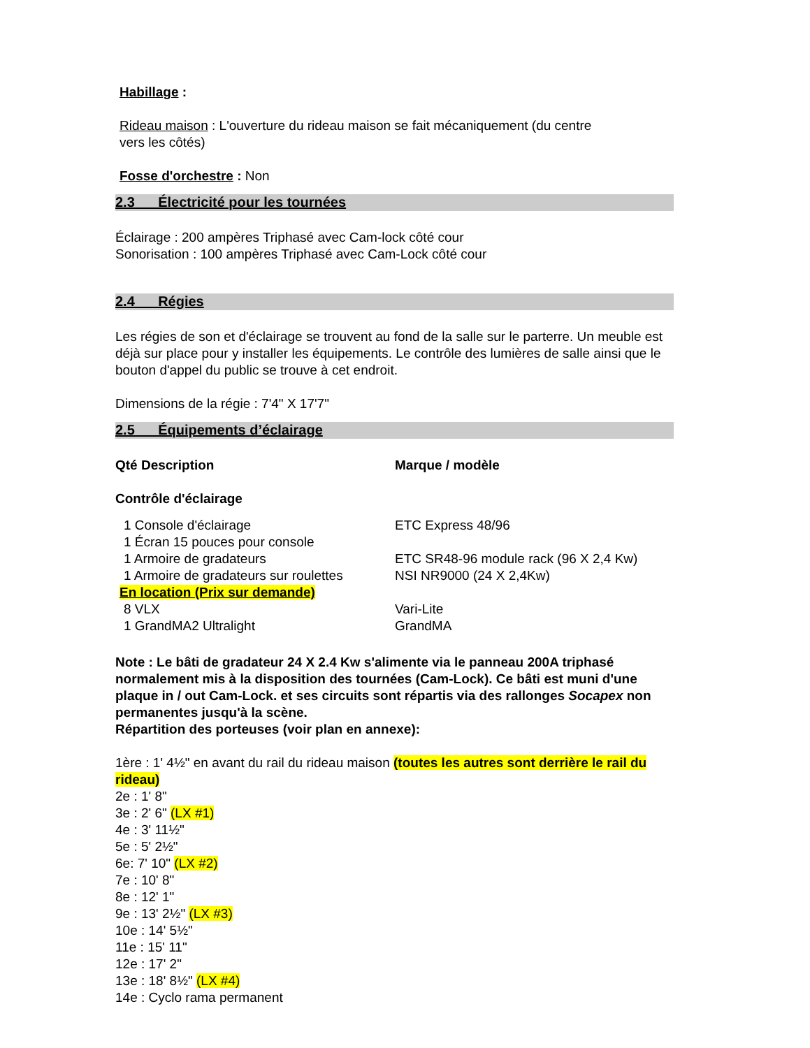Habillage :
Rideau maison : L'ouverture du rideau maison se fait mécaniquement (du centre vers les côtés)
Fosse d'orchestre : Non
2.3 Électricité pour les tournées
Éclairage : 200 ampères Triphasé avec Cam-lock côté cour
Sonorisation : 100 ampères Triphasé avec Cam-Lock côté cour
2.4 Régies
Les régies de son et d'éclairage se trouvent au fond de la salle sur le parterre. Un meuble est déjà sur place pour y installer les équipements. Le contrôle des lumières de salle ainsi que le bouton d'appel du public se trouve à cet endroit.
Dimensions de la régie : 7'4" X 17'7"
2.5 Équipements d’éclairage
| Qté Description | Marque / modèle |
| Contrôle d'éclairage | |
| 1 Console d'éclairage | ETC Express 48/96 |
| 1 Écran 15 pouces pour console | |
| 1 Armoire de gradateurs | ETC SR48-96 module rack (96 X 2,4 Kw) |
| 1 Armoire de gradateurs sur roulettes | NSI NR9000 (24 X 2,4Kw) |
| En location (Prix sur demande) | |
| 8 VLX | Vari-Lite |
| 1 GrandMA2 Ultralight | GrandMA |
Note : Le bâti de gradateur 24 X 2.4 Kw s'alimente via le panneau 200A triphasé normalement mis à la disposition des tournées (Cam-Lock). Ce bâti est muni d'une plaque in / out Cam-Lock. et ses circuits sont répartis via des rallonges Socapex non permanentes jusqu'à la scène.
Répartition des porteuses (voir plan en annexe):
1ère : 1' 4½" en avant du rail du rideau maison (toutes les autres sont derrière le rail du rideau)
2e : 1' 8"
3e : 2' 6" (LX #1)
4e : 3' 11½"
5e : 5' 2½"
6e: 7' 10" (LX #2)
7e : 10' 8"
8e : 12' 1"
9e : 13' 2½" (LX #3)
10e : 14' 5½"
11e : 15' 11"
12e : 17' 2"
13e : 18' 8½" (LX #4)
14e : Cyclo rama permanent